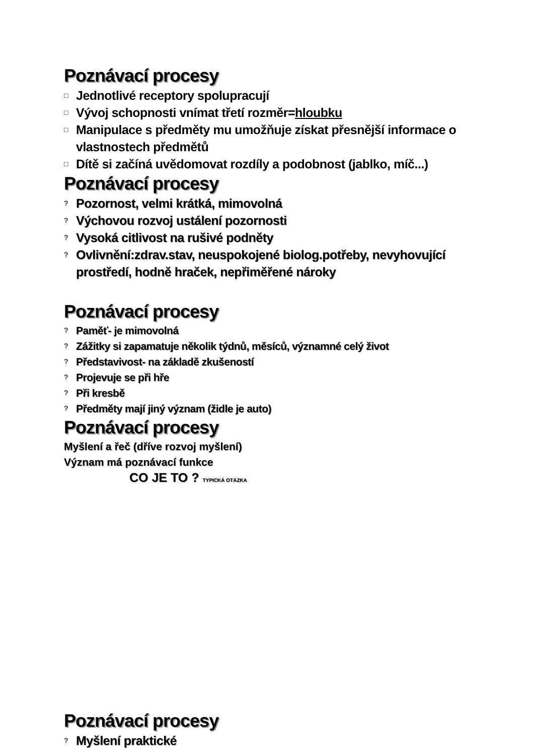Poznávací procesy
□ Jednotlivé receptory spolupracují
□ Vývoj schopnosti vnímat třetí rozměr=hloubku
□ Manipulace s předměty mu umožňuje získat přesnější informace o vlastnostech předmětů
□ Dítě si začíná uvědomovat rozdíly a podobnost (jablko, míč...)
Poznávací procesy
? Pozornost, velmi krátká, mimovolná
? Výchovou rozvoj ustálení pozornosti
? Vysoká citlivost na rušivé podněty
? Ovlivnění:zdrav.stav, neuspokojené biolog.potřeby, nevyhovující prostředí, hodně hraček, nepřiměřené nároky
Poznávací procesy
? Paměť- je mimovolná
? Zážitky si zapamatuje několik týdnů, měsíců, významné celý život
? Představivost- na základě zkušeností
? Projevuje se při hře
? Při kresbě
? Předměty mají jiný význam (židle je auto)
Poznávací procesy
Myšlení a řeč (dříve rozvoj myšlení)
Význam má poznávací funkce
CO JE TO ? TYPICKÁ OTÁZKA
Poznávací procesy
? Myšlení praktické